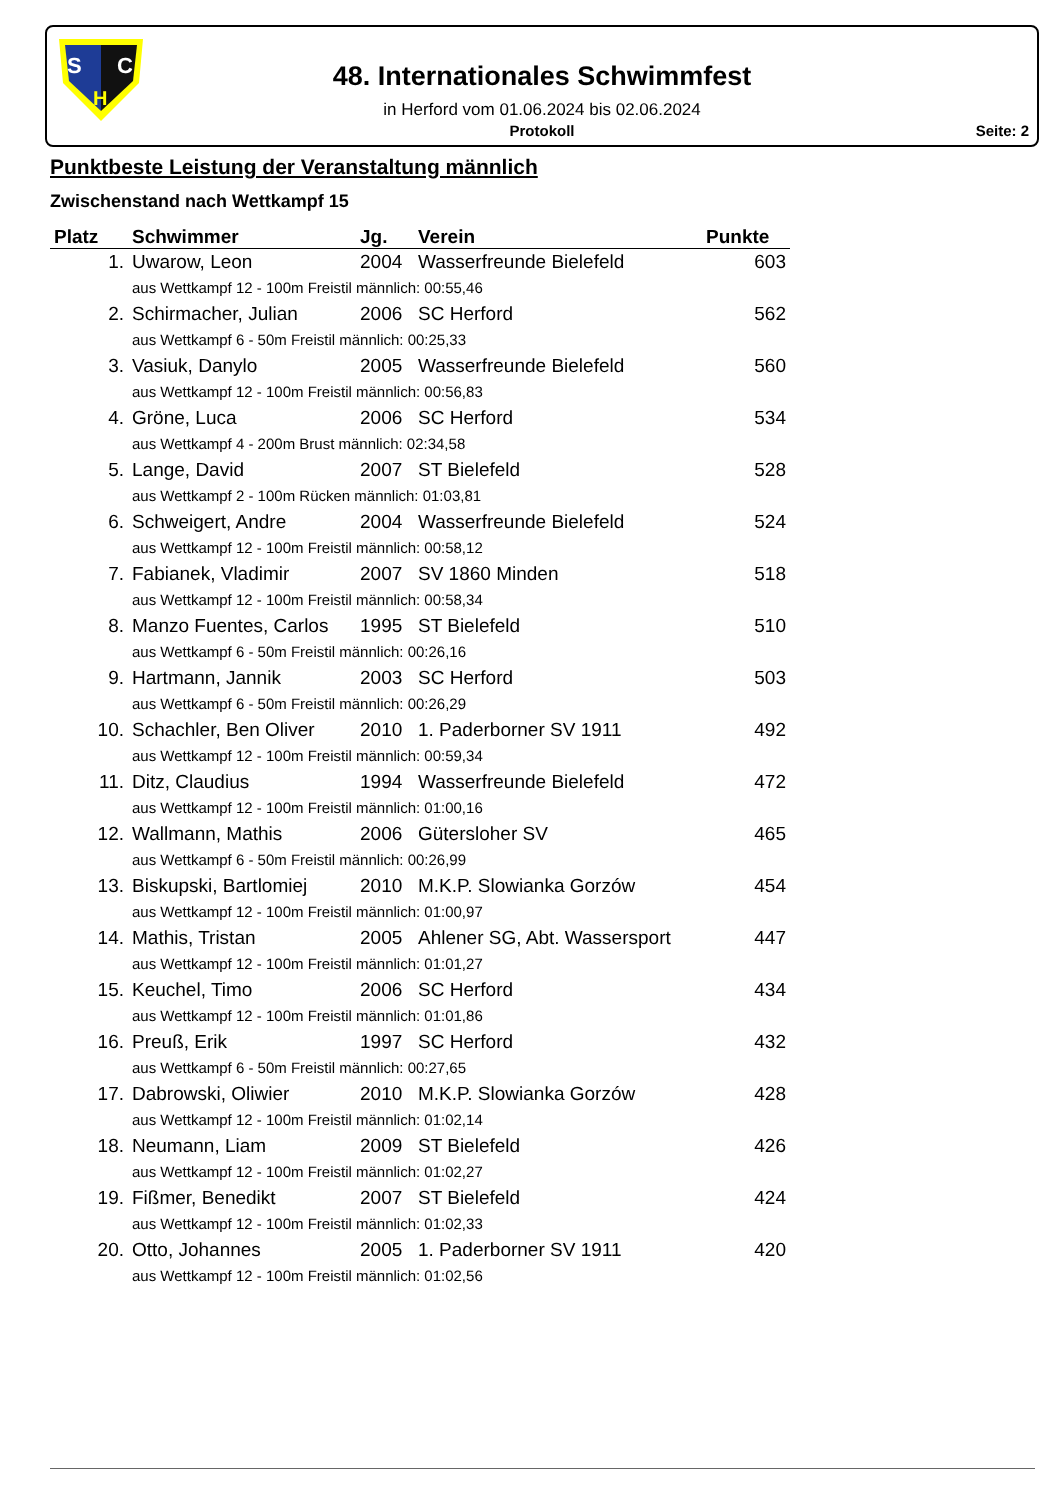S
C
H
48. Internationales Schwimmfest
in Herford vom 01.06.2024 bis 02.06.2024
Protokoll
Seite: 2
Punktbeste Leistung der Veranstaltung männlich
Zwischenstand nach Wettkampf 15
| Platz | Schwimmer | Jg. | Verein | Punkte |
| --- | --- | --- | --- | --- |
| 1. | Uwarow, Leon | 2004 | Wasserfreunde Bielefeld | 603 |
| | aus Wettkampf 12 - 100m Freistil männlich: 00:55,46 | | | |
| 2. | Schirmacher, Julian | 2006 | SC Herford | 562 |
| | aus Wettkampf 6 - 50m Freistil männlich: 00:25,33 | | | |
| 3. | Vasiuk, Danylo | 2005 | Wasserfreunde Bielefeld | 560 |
| | aus Wettkampf 12 - 100m Freistil männlich: 00:56,83 | | | |
| 4. | Gröne, Luca | 2006 | SC Herford | 534 |
| | aus Wettkampf 4 - 200m Brust männlich: 02:34,58 | | | |
| 5. | Lange, David | 2007 | ST Bielefeld | 528 |
| | aus Wettkampf 2 - 100m Rücken männlich: 01:03,81 | | | |
| 6. | Schweigert, Andre | 2004 | Wasserfreunde Bielefeld | 524 |
| | aus Wettkampf 12 - 100m Freistil männlich: 00:58,12 | | | |
| 7. | Fabianek, Vladimir | 2007 | SV 1860 Minden | 518 |
| | aus Wettkampf 12 - 100m Freistil männlich: 00:58,34 | | | |
| 8. | Manzo Fuentes, Carlos | 1995 | ST Bielefeld | 510 |
| | aus Wettkampf 6 - 50m Freistil männlich: 00:26,16 | | | |
| 9. | Hartmann, Jannik | 2003 | SC Herford | 503 |
| | aus Wettkampf 6 - 50m Freistil männlich: 00:26,29 | | | |
| 10. | Schachler, Ben Oliver | 2010 | 1. Paderborner SV 1911 | 492 |
| | aus Wettkampf 12 - 100m Freistil männlich: 00:59,34 | | | |
| 11. | Ditz, Claudius | 1994 | Wasserfreunde Bielefeld | 472 |
| | aus Wettkampf 12 - 100m Freistil männlich: 01:00,16 | | | |
| 12. | Wallmann, Mathis | 2006 | Gütersloher SV | 465 |
| | aus Wettkampf 6 - 50m Freistil männlich: 00:26,99 | | | |
| 13. | Biskupski, Bartlomiej | 2010 | M.K.P. Slowianka Gorzów | 454 |
| | aus Wettkampf 12 - 100m Freistil männlich: 01:00,97 | | | |
| 14. | Mathis, Tristan | 2005 | Ahlener SG, Abt. Wassersport | 447 |
| | aus Wettkampf 12 - 100m Freistil männlich: 01:01,27 | | | |
| 15. | Keuchel, Timo | 2006 | SC Herford | 434 |
| | aus Wettkampf 12 - 100m Freistil männlich: 01:01,86 | | | |
| 16. | Preuß, Erik | 1997 | SC Herford | 432 |
| | aus Wettkampf 6 - 50m Freistil männlich: 00:27,65 | | | |
| 17. | Dabrowski, Oliwier | 2010 | M.K.P. Slowianka Gorzów | 428 |
| | aus Wettkampf 12 - 100m Freistil männlich: 01:02,14 | | | |
| 18. | Neumann, Liam | 2009 | ST Bielefeld | 426 |
| | aus Wettkampf 12 - 100m Freistil männlich: 01:02,27 | | | |
| 19. | Fißmer, Benedikt | 2007 | ST Bielefeld | 424 |
| | aus Wettkampf 12 - 100m Freistil männlich: 01:02,33 | | | |
| 20. | Otto, Johannes | 2005 | 1. Paderborner SV 1911 | 420 |
| | aus Wettkampf 12 - 100m Freistil männlich: 01:02,56 | | | |